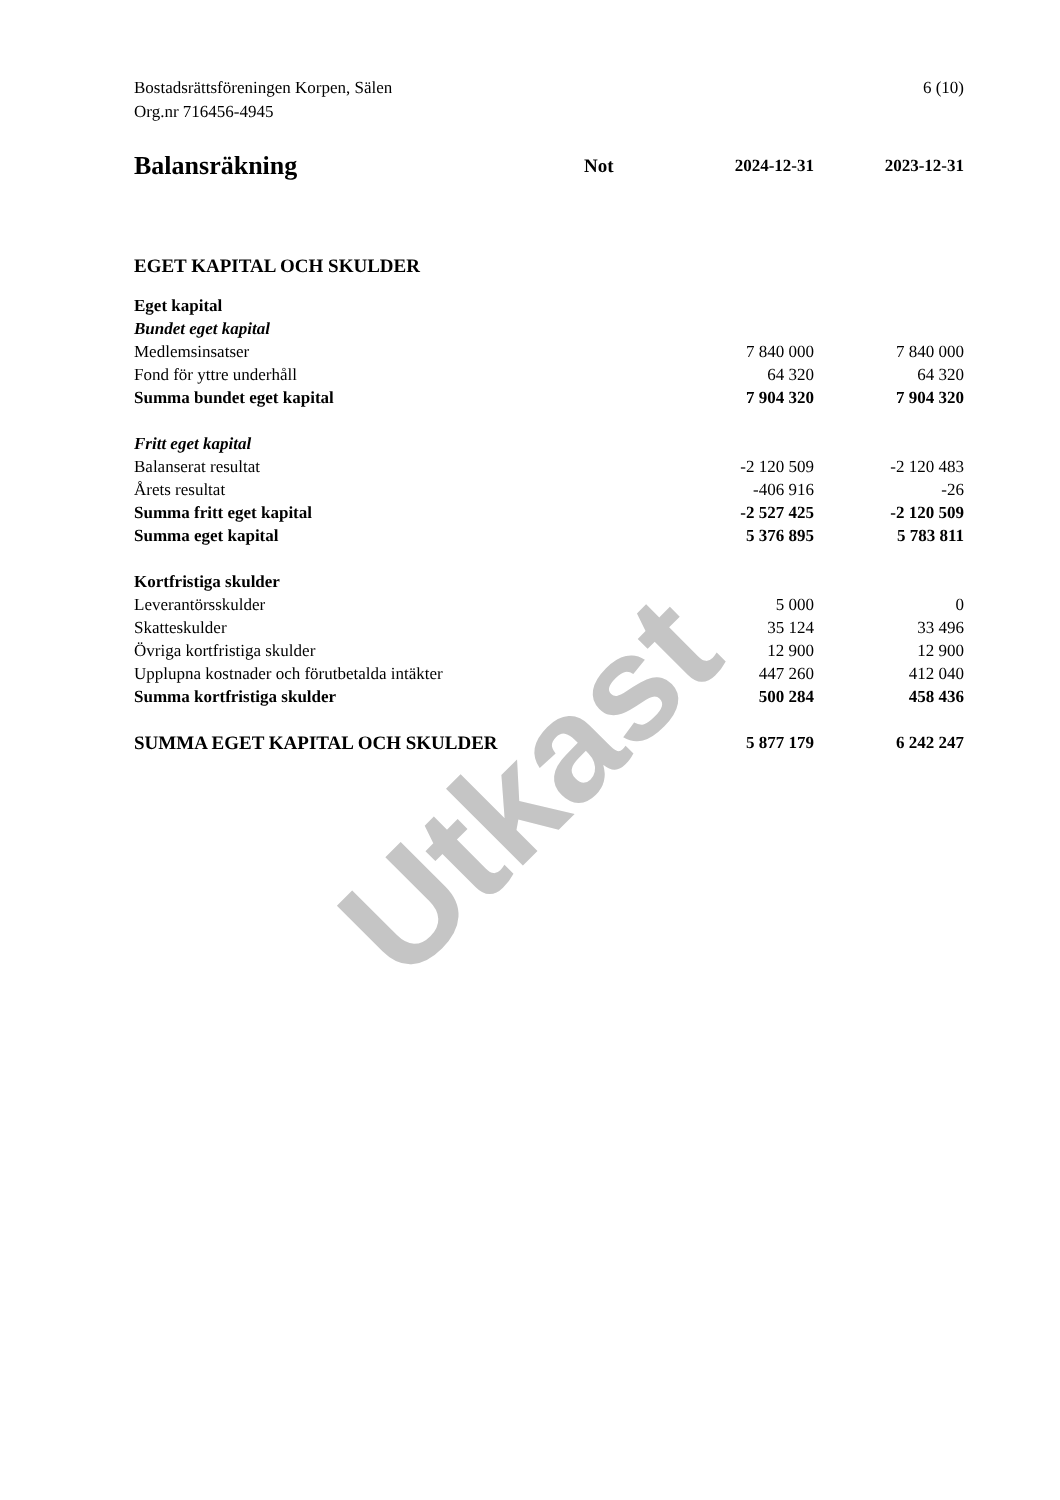Utkast
Bostadsrättsföreningen Korpen, Sälen
Org.nr 716456-4945
6 (10)
| Balansräkning | Not | 2024-12-31 | 2023-12-31 |
| --- | --- | --- | --- |
| EGET KAPITAL OCH SKULDER | | | |
| Eget kapital | | | |
| Bundet eget kapital | | | |
| Medlemsinsatser | | 7 840 000 | 7 840 000 |
| Fond för yttre underhåll | | 64 320 | 64 320 |
| Summa bundet eget kapital | | 7 904 320 | 7 904 320 |
| Fritt eget kapital | | | |
| Balanserat resultat | | -2 120 509 | -2 120 483 |
| Årets resultat | | -406 916 | -26 |
| Summa fritt eget kapital | | -2 527 425 | -2 120 509 |
| Summa eget kapital | | 5 376 895 | 5 783 811 |
| Kortfristiga skulder | | | |
| Leverantörsskulder | | 5 000 | 0 |
| Skatteskulder | | 35 124 | 33 496 |
| Övriga kortfristiga skulder | | 12 900 | 12 900 |
| Upplupna kostnader och förutbetalda intäkter | | 447 260 | 412 040 |
| Summa kortfristiga skulder | | 500 284 | 458 436 |
| SUMMA EGET KAPITAL OCH SKULDER | | 5 877 179 | 6 242 247 |